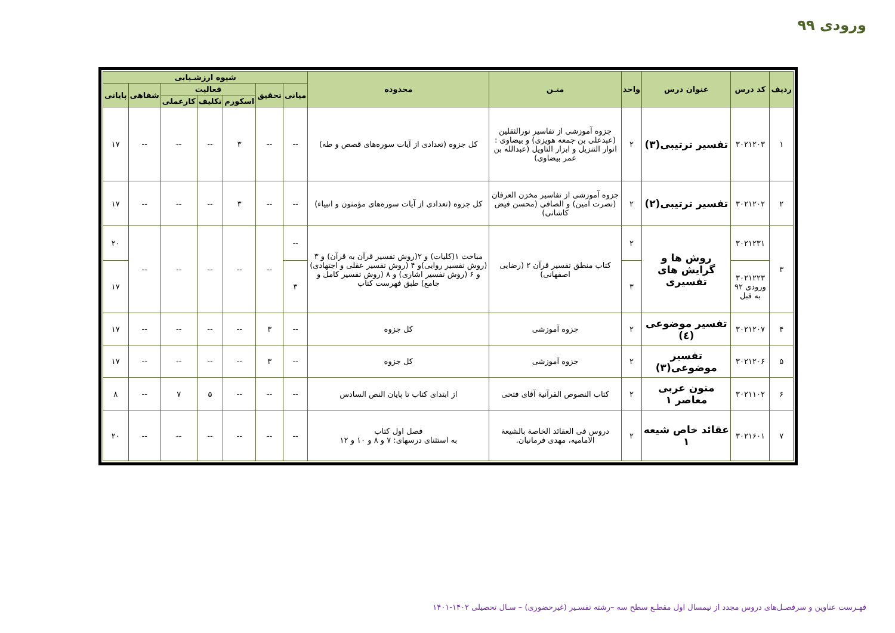ورودی ۹۹
| ردیف | کد درس | عنوان درس | واحد | متـن | محدوده | شیوه ارزشـیابی | | | | | | |
| --- | --- | --- | --- | --- | --- | --- | --- | --- | --- | --- | --- | --- |
| | | | | | | میانی | تحقیق | فعالیت | | | شفاهی | پایانی |
| | | | | | | | | اسکورم | تکلیف | کارعملی | | |
| ۱ | ۳۰۲۱۲۰۳ | تفسیر ترتیبی(۳) | ۲ | جزوه آموزشی از تفاسیر نورالثقلین (عبدعلی بن جمعه هویزی) و بیضاوی : انوار التنزیل و ابزار التاویل (عبدالله بن عمر بیضاوی) | کل جزوه (تعدادی از آیات سوره‌های قصص و طه) | -- | -- | ۳ | -- | -- | -- | ۱۷ |
| ۲ | ۳۰۲۱۲۰۲ | تفسیر ترتیبی(۲) | ۲ | جزوه آموزشی از تفاسیر مخزن العرفان (نصرت امین) و الصافی (محسن فیض کاشانی) | کل جزوه (تعدادی از آیات سوره‌های مؤمنون و انبیاء) | -- | -- | ۳ | -- | -- | -- | ۱۷ |
| ۳ | ۳۰۲۱۲۳۱ | روش ها و گرایش های تفسیری | ۲ | کتاب منطق تفسیر قرآن ۲ (رضایی اصفهانی) | مباحث ۱(کلیات) و ۲(روش تفسیر قرآن به قرآن) و ۳ (روش تفسیر روایی)و ۴ (روش تفسیر عقلی و اجتهادی) و ۶ (روش تفسیر اشاری) و ۸ (روش تفسیر کامل و جامع) طبق فهرست کتاب | -- | -- | -- | -- | -- | -- | ۲۰ |
| | ۳۰۲۱۲۲۳ ورودی ۹۲ به قبل | | ۳ | | | ۳ | | | | | | ۱۷ |
| ۴ | ۳۰۲۱۲۰۷ | تفسیر موضوعی (٤) | ۲ | جزوه آموزشی | کل جزوه | -- | ۳ | -- | -- | -- | -- | ۱۷ |
| ۵ | ۳۰۲۱۲۰۶ | تفسیر موضوعی(۳) | ۲ | جزوه آموزشی | کل جزوه | -- | ۳ | -- | -- | -- | -- | ۱۷ |
| ۶ | ۳۰۲۱۱۰۲ | متون عربی معاصر ۱ | ۲ | کتاب النصوص القرآنیة آقای فتحی | از ابتدای کتاب تا پایان النص السادس | -- | -- | -- | ۵ | ۷ | -- | ۸ |
| ۷ | ۳۰۲۱۶۰۱ | عقائد خاص شیعه ۱ | ۲ | دروس فی العقائد الخاصة بالشیعة الامامیه، مهدی فرمانیان. | فصل اول کتاب به استثنای درسهای: ۷ و ۸ و ۱۰ و ۱۲ | -- | -- | -- | -- | -- | -- | ۲۰ |
فهـرست عناوین و سرفصـل‌های دروس مجدد از نیمسال اول مقطـع سطح سه –رشته تفسـیر (غیرحضوری) – سـال تحصیلی ۱۴۰۲-۱۴۰۱